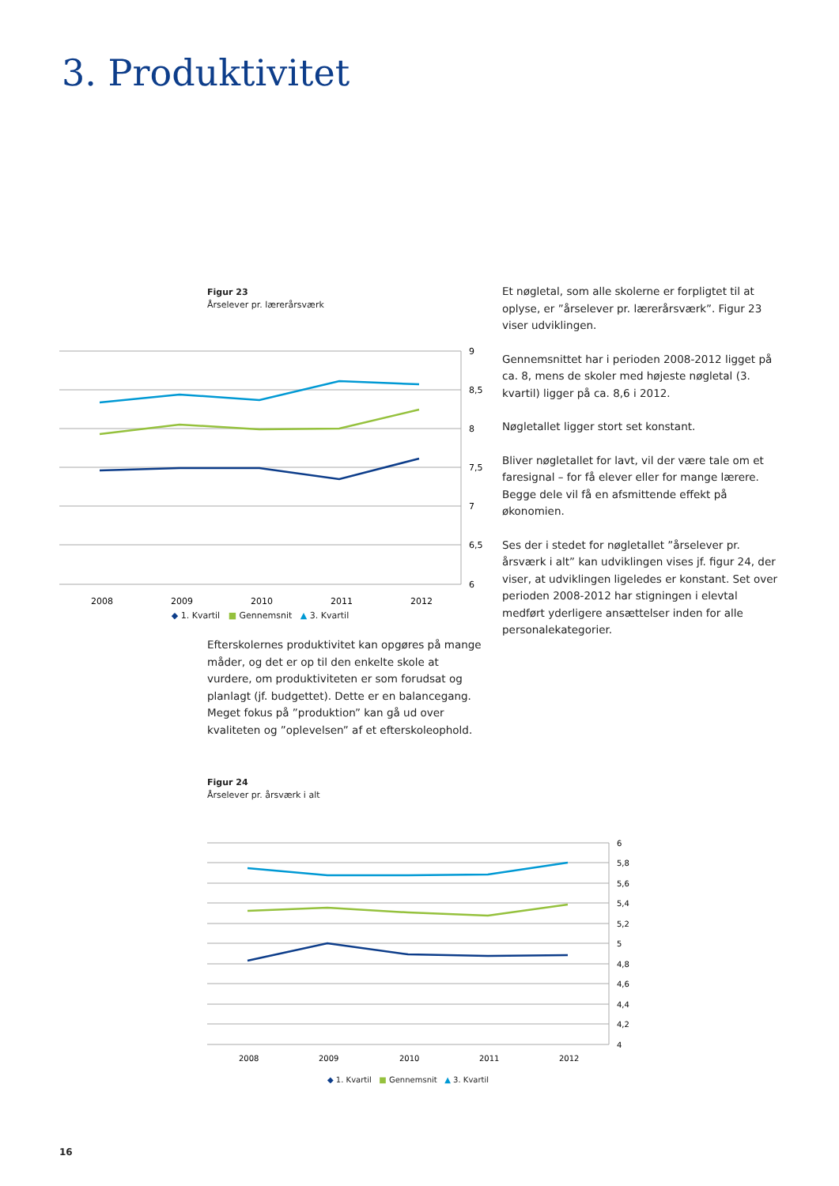3. Produktivitet
Figur 23
Årselever pr. lærerårsværk
9
8,5
8
7,5
7
6,5
6
2008
2009
2010
2011
2012
◆ 1. Kvartil ■ Gennemsnit ▲ 3. Kvartil
Et nøgletal, som alle skolerne er forpligtet til at oplyse, er ”årselever pr. lærerårsværk”. Figur 23 viser udviklingen.
Gennemsnittet har i perioden 2008-2012 ligget på ca. 8, mens de skoler med højeste nøgletal (3. kvartil) ligger på ca. 8,6 i 2012.
Nøgletallet ligger stort set konstant.
Bliver nøgletallet for lavt, vil der være tale om et faresignal – for få elever eller for mange lærere. Begge dele vil få en afsmittende effekt på økonomien.
Ses der i stedet for nøgletallet ”årselever pr. årsværk i alt” kan udviklingen vises jf. figur 24, der viser, at udviklingen ligeledes er konstant. Set over perioden 2008-2012 har stigningen i elevtal medført yderligere ansættelser inden for alle personalekategorier.
Efterskolernes produktivitet kan opgøres på mange måder, og det er op til den enkelte skole at vurdere, om produktiviteten er som forudsat og planlagt (jf. budgettet). Dette er en balancegang. Meget fokus på ”produktion” kan gå ud over kvaliteten og ”oplevelsen” af et efterskoleophold.
Figur 24
Årselever pr. årsværk i alt
6
5,8
5,6
5,4
5,2
5
4,8
4,6
4,4
4,2
4
2008
2009
2010
2011
2012
◆ 1. Kvartil ■ Gennemsnit ▲ 3. Kvartil
16